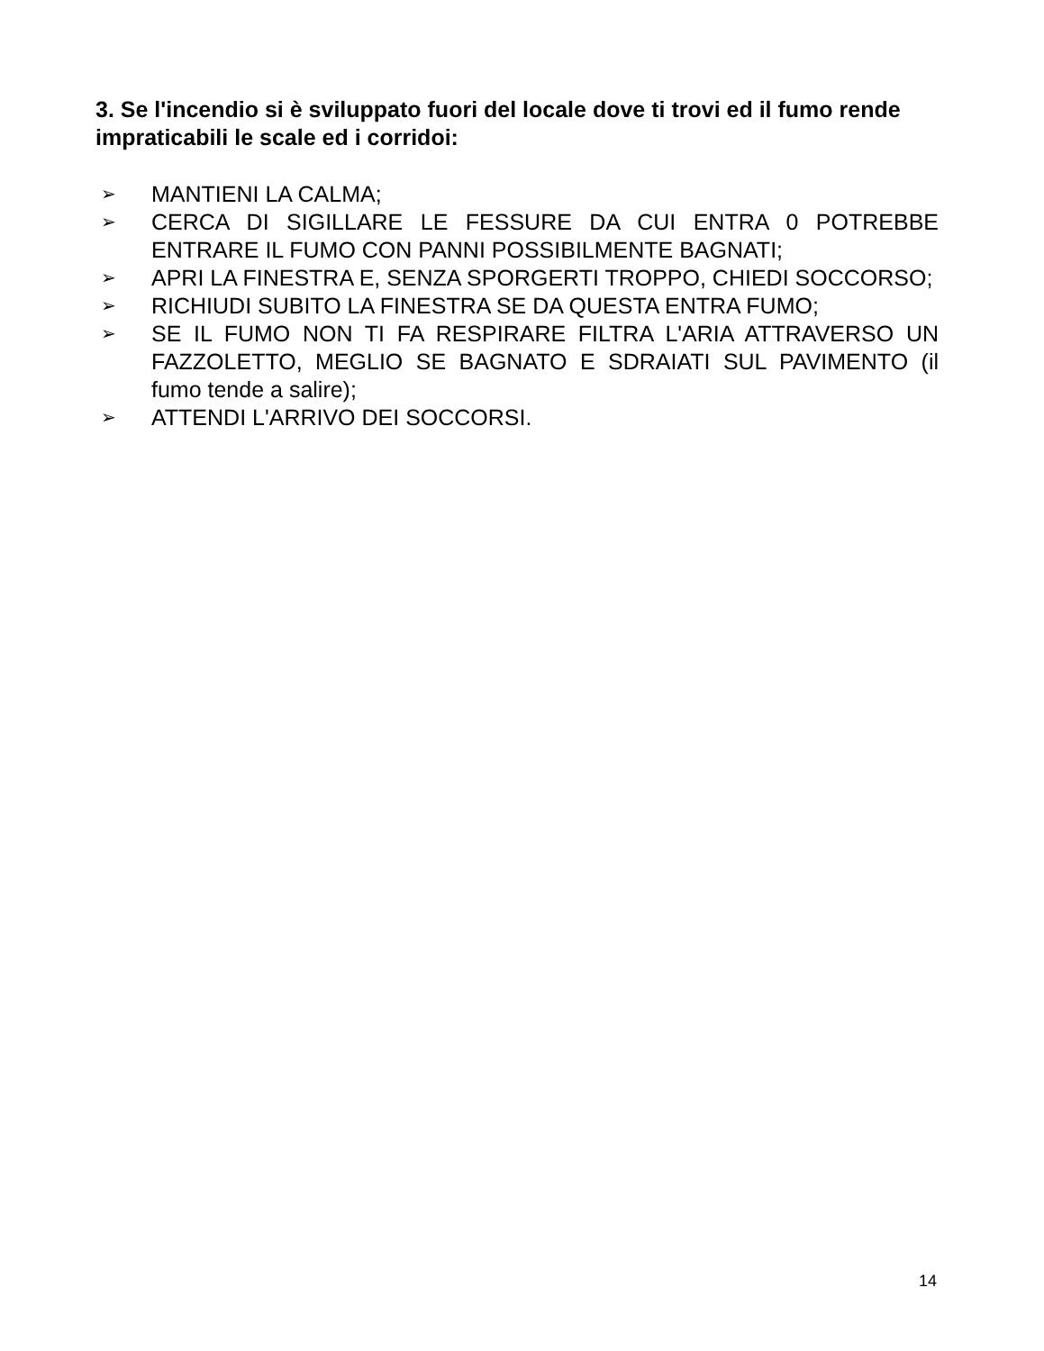3. Se l'incendio si è sviluppato fuori del locale dove ti trovi ed il fumo rende impraticabili le scale ed i corridoi:
➢ MANTIENI LA CALMA;
➢ CERCA DI SIGILLARE LE FESSURE DA CUI ENTRA 0 POTREBBE ENTRARE IL FUMO CON PANNI POSSIBILMENTE BAGNATI;
➢ APRI LA FINESTRA E, SENZA SPORGERTI TROPPO, CHIEDI SOCCORSO;
➢ RICHIUDI SUBITO LA FINESTRA SE DA QUESTA ENTRA FUMO;
➢ SE IL FUMO NON TI FA RESPIRARE FILTRA L'ARIA ATTRAVERSO UN FAZZOLETTO, MEGLIO SE BAGNATO E SDRAIATI SUL PAVIMENTO (il fumo tende a salire);
➢ ATTENDI L'ARRIVO DEI SOCCORSI.
14